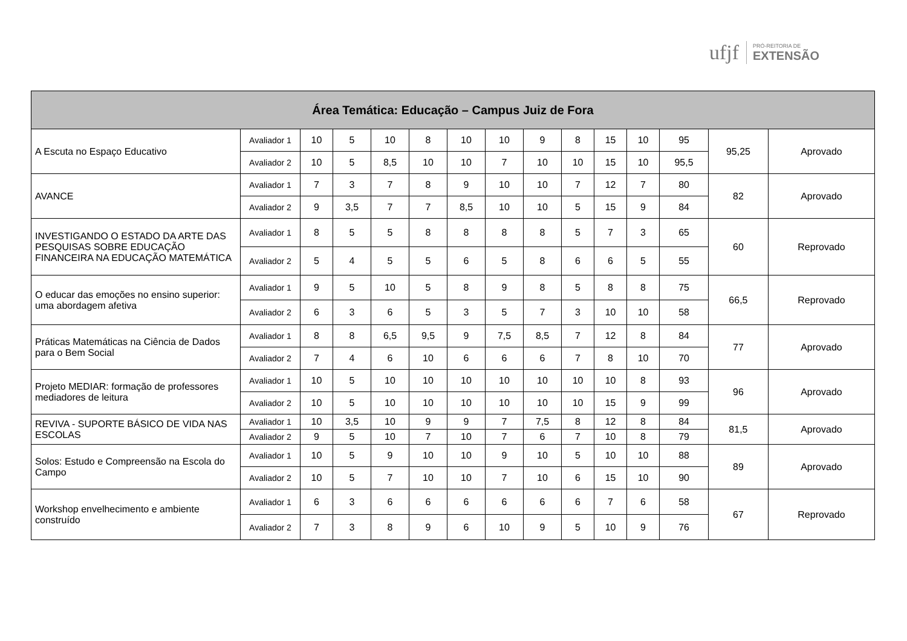ufjf
PRÓ-REITORIA DE
EXTENSÃO
| Área Temática: Educação – Campus Juiz de Fora | | | | | | | | | | | | | | |
| --- | --- | --- | --- | --- | --- | --- | --- | --- | --- | --- | --- | --- | --- | --- |
| A Escuta no Espaço Educativo | Avaliador 1 | 10 | 5 | 10 | 8 | 10 | 10 | 9 | 8 | 15 | 10 | 95 | 95,25 | Aprovado |
| | Avaliador 2 | 10 | 5 | 8,5 | 10 | 10 | 7 | 10 | 10 | 15 | 10 | 95,5 | | |
| AVANCE | Avaliador 1 | 7 | 3 | 7 | 8 | 9 | 10 | 10 | 7 | 12 | 7 | 80 | 82 | Aprovado |
| | Avaliador 2 | 9 | 3,5 | 7 | 7 | 8,5 | 10 | 10 | 5 | 15 | 9 | 84 | | |
| INVESTIGANDO O ESTADO DA ARTE DAS PESQUISAS SOBRE EDUCAÇÃO FINANCEIRA NA EDUCAÇÃO MATEMÁTICA | Avaliador 1 | 8 | 5 | 5 | 8 | 8 | 8 | 8 | 5 | 7 | 3 | 65 | 60 | Reprovado |
| | Avaliador 2 | 5 | 4 | 5 | 5 | 6 | 5 | 8 | 6 | 6 | 5 | 55 | | |
| O educar das emoções no ensino superior: uma abordagem afetiva | Avaliador 1 | 9 | 5 | 10 | 5 | 8 | 9 | 8 | 5 | 8 | 8 | 75 | 66,5 | Reprovado |
| | Avaliador 2 | 6 | 3 | 6 | 5 | 3 | 5 | 7 | 3 | 10 | 10 | 58 | | |
| Práticas Matemáticas na Ciência de Dados para o Bem Social | Avaliador 1 | 8 | 8 | 6,5 | 9,5 | 9 | 7,5 | 8,5 | 7 | 12 | 8 | 84 | 77 | Aprovado |
| | Avaliador 2 | 7 | 4 | 6 | 10 | 6 | 6 | 6 | 7 | 8 | 10 | 70 | | |
| Projeto MEDIAR: formação de professores mediadores de leitura | Avaliador 1 | 10 | 5 | 10 | 10 | 10 | 10 | 10 | 10 | 10 | 8 | 93 | 96 | Aprovado |
| | Avaliador 2 | 10 | 5 | 10 | 10 | 10 | 10 | 10 | 10 | 15 | 9 | 99 | | |
| REVIVA - SUPORTE BÁSICO DE VIDA NAS ESCOLAS | Avaliador 1 | 10 | 3,5 | 10 | 9 | 9 | 7 | 7,5 | 8 | 12 | 8 | 84 | 81,5 | Aprovado |
| | Avaliador 2 | 9 | 5 | 10 | 7 | 10 | 7 | 6 | 7 | 10 | 8 | 79 | | |
| Solos: Estudo e Compreensão na Escola do Campo | Avaliador 1 | 10 | 5 | 9 | 10 | 10 | 9 | 10 | 5 | 10 | 10 | 88 | 89 | Aprovado |
| | Avaliador 2 | 10 | 5 | 7 | 10 | 10 | 7 | 10 | 6 | 15 | 10 | 90 | | |
| Workshop envelhecimento e ambiente construído | Avaliador 1 | 6 | 3 | 6 | 6 | 6 | 6 | 6 | 6 | 7 | 6 | 58 | 67 | Reprovado |
| | Avaliador 2 | 7 | 3 | 8 | 9 | 6 | 10 | 9 | 5 | 10 | 9 | 76 | | |